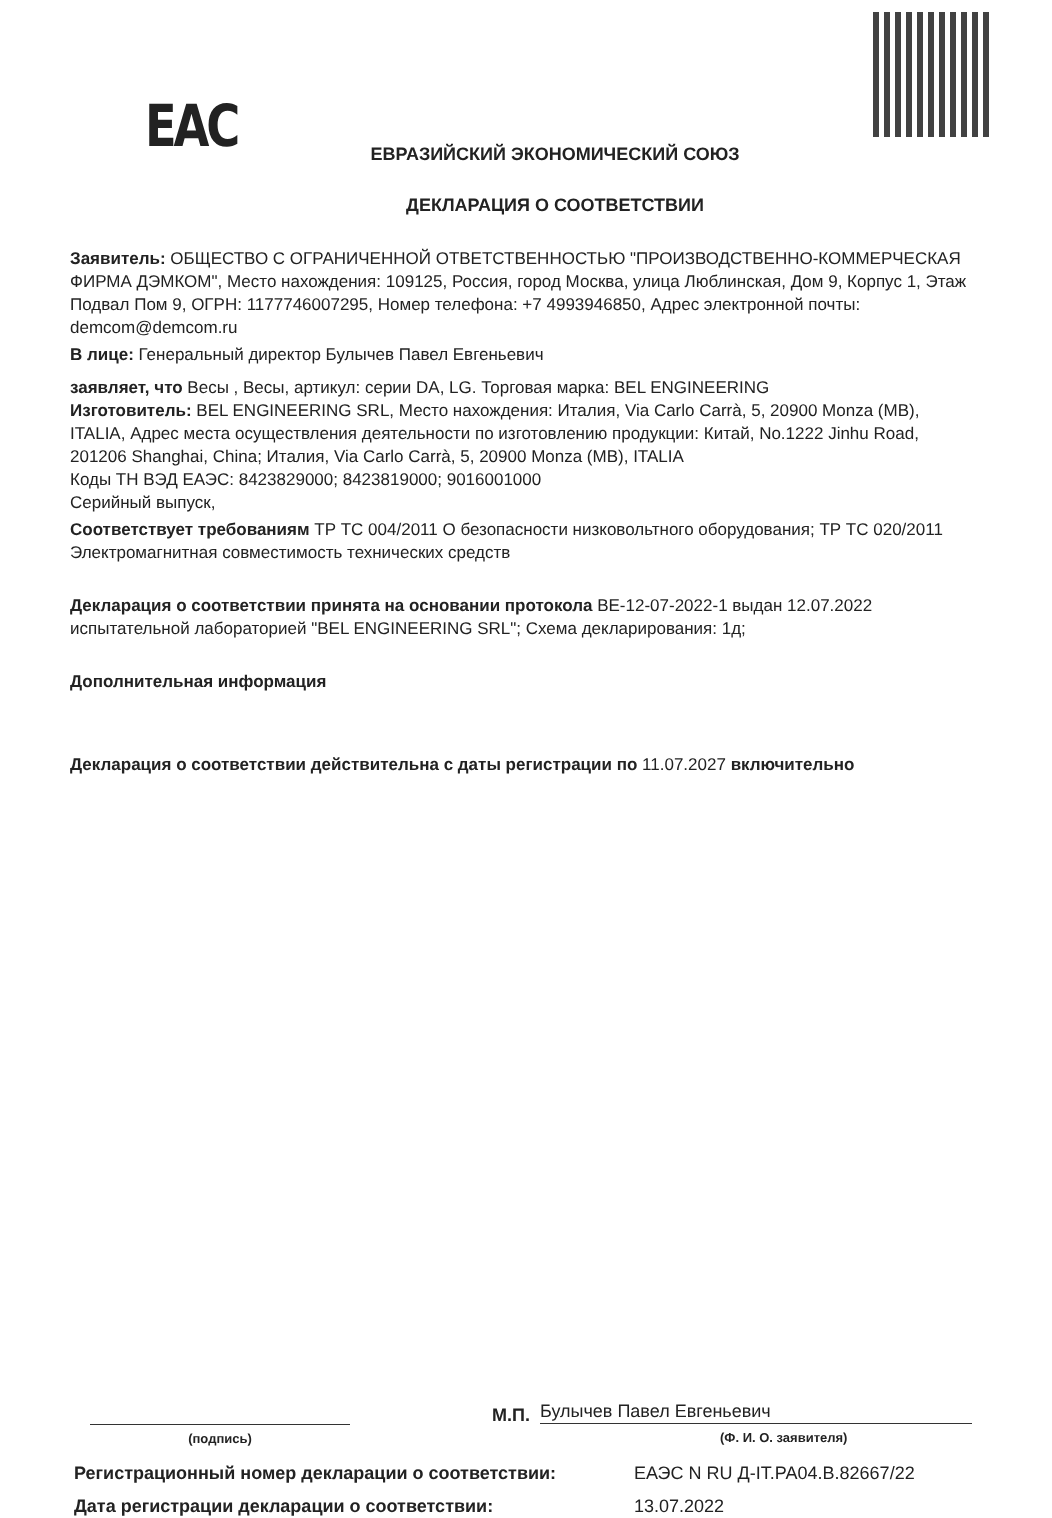ЕАС
ЕВРАЗИЙСКИЙ ЭКОНОМИЧЕСКИЙ СОЮЗ
ДЕКЛАРАЦИЯ О СООТВЕТСТВИИ
Заявитель: ОБЩЕСТВО С ОГРАНИЧЕННОЙ ОТВЕТСТВЕННОСТЬЮ "ПРОИЗВОДСТВЕННО-КОММЕРЧЕСКАЯ ФИРМА ДЭМКОМ", Место нахождения: 109125, Россия, город Москва, улица Люблинская, Дом 9, Корпус 1, Этаж Подвал Пом 9, ОГРН: 1177746007295, Номер телефона: +7 4993946850, Адрес электронной почты: demcom@demcom.ru
В лице: Генеральный директор Булычев Павел Евгеньевич
заявляет, что Весы , Весы, артикул: серии DA, LG. Торговая марка: BEL ENGINEERING
Изготовитель: BEL ENGINEERING SRL, Место нахождения: Италия, Via Carlo Carrà, 5, 20900 Monza (MB), ITALIA, Адрес места осуществления деятельности по изготовлению продукции: Китай, No.1222 Jinhu Road, 201206 Shanghai, China; Италия, Via Carlo Carrà, 5, 20900 Monza (MB), ITALIA
Коды ТН ВЭД ЕАЭС: 8423829000; 8423819000; 9016001000
Серийный выпуск,
Соответствует требованиям ТР ТС 004/2011 О безопасности низковольтного оборудования; ТР ТС 020/2011 Электромагнитная совместимость технических средств
Декларация о соответствии принята на основании протокола BE-12-07-2022-1 выдан 12.07.2022 испытательной лабораторией "BEL ENGINEERING SRL"; Схема декларирования: 1д;
Дополнительная информация
Декларация о соответствии действительна с даты регистрации по 11.07.2027 включительно
(подпись)
М.П.
Булычев Павел Евгеньевич
(Ф. И. О. заявителя)
Регистрационный номер декларации о соответствии: ЕАЭС N RU Д-IT.РА04.В.82667/22
Дата регистрации декларации о соответствии: 13.07.2022